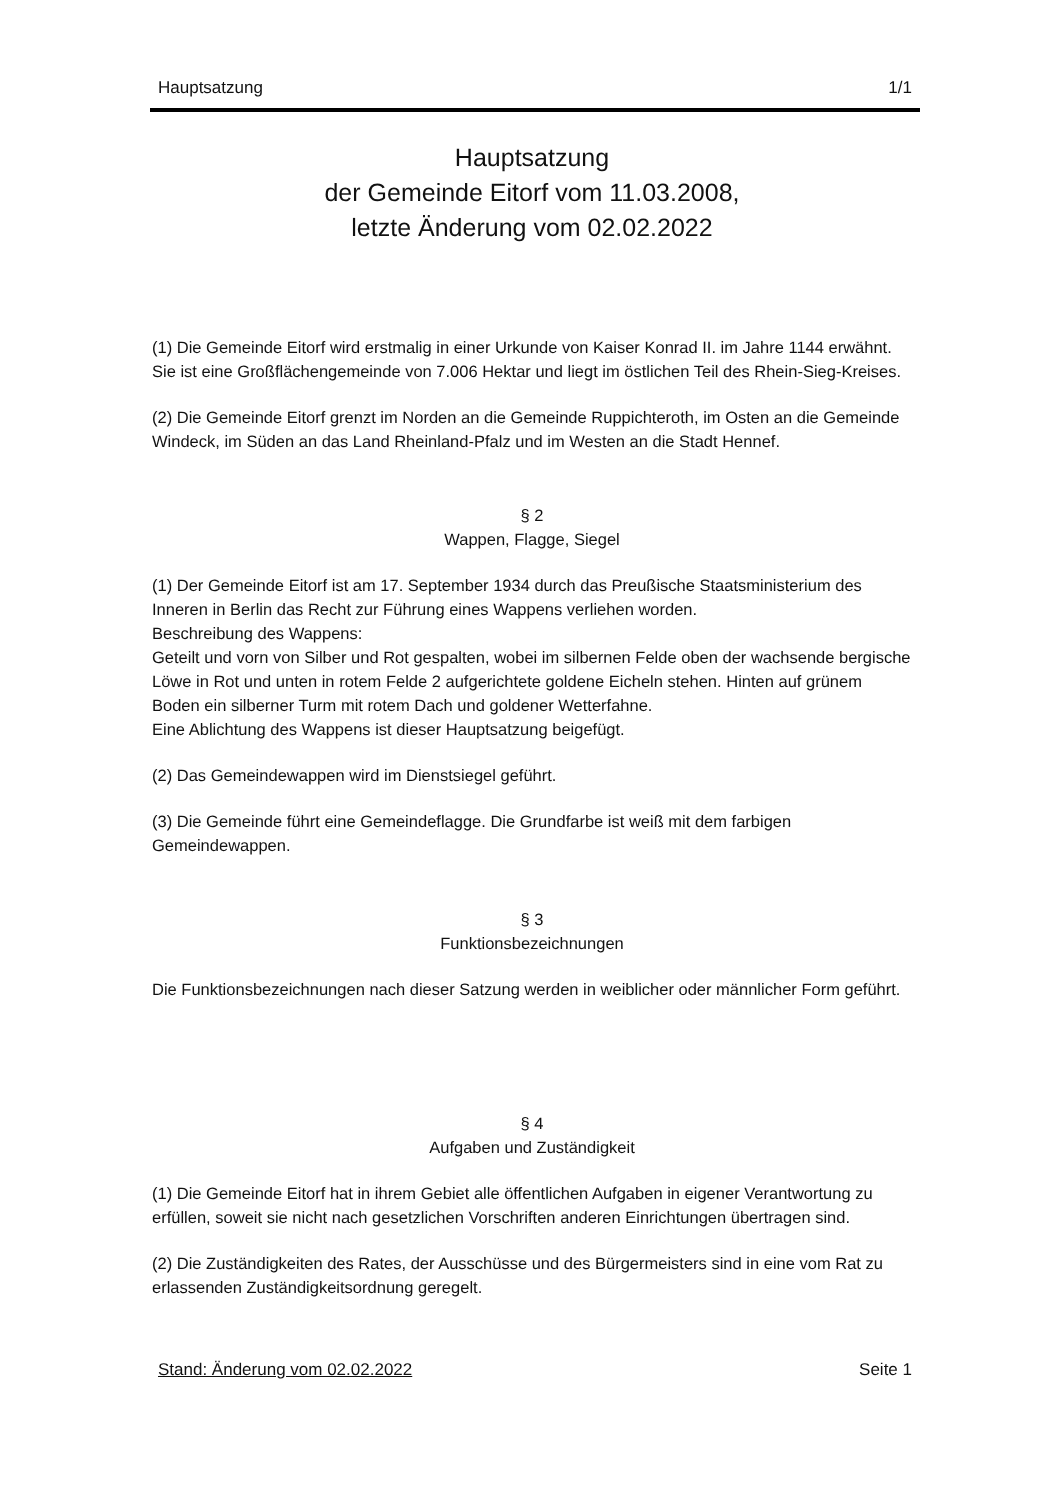Hauptsatzung 1/1
Hauptsatzung
der Gemeinde Eitorf vom 11.03.2008,
letzte Änderung vom 02.02.2022
(1) Die Gemeinde Eitorf wird erstmalig in einer Urkunde von Kaiser Konrad II. im Jahre 1144 erwähnt. Sie ist eine Großflächengemeinde von 7.006 Hektar und liegt im östlichen Teil des Rhein-Sieg-Kreises.
(2) Die Gemeinde Eitorf grenzt im Norden an die Gemeinde Ruppichteroth, im Osten an die Gemeinde Windeck, im Süden an das Land Rheinland-Pfalz und im Westen an die Stadt Hennef.
§ 2
Wappen, Flagge, Siegel
(1) Der Gemeinde Eitorf ist am 17. September 1934 durch das Preußische Staatsministerium des Inneren in Berlin das Recht zur Führung eines Wappens verliehen worden.
Beschreibung des Wappens:
Geteilt und vorn von Silber und Rot gespalten, wobei im silbernen Felde oben der wachsende bergische Löwe in Rot und unten in rotem Felde 2 aufgerichtete goldene Eicheln stehen. Hinten auf grünem Boden ein silberner Turm mit rotem Dach und goldener Wetterfahne.
Eine Ablichtung des Wappens ist dieser Hauptsatzung beigefügt.
(2) Das Gemeindewappen wird im Dienstsiegel geführt.
(3) Die Gemeinde führt eine Gemeindeflagge. Die Grundfarbe ist weiß mit dem farbigen Gemeindewappen.
§ 3
Funktionsbezeichnungen
Die Funktionsbezeichnungen nach dieser Satzung werden in weiblicher oder männlicher Form geführt.
§ 4
Aufgaben und Zuständigkeit
(1) Die Gemeinde Eitorf hat in ihrem Gebiet alle öffentlichen Aufgaben in eigener Verantwortung zu erfüllen, soweit sie nicht nach gesetzlichen Vorschriften anderen Einrichtungen übertragen sind.
(2) Die Zuständigkeiten des Rates, der Ausschüsse und des Bürgermeisters sind in eine vom Rat zu erlassenden Zuständigkeitsordnung geregelt.
Stand: Änderung vom 02.02.2022 Seite 1